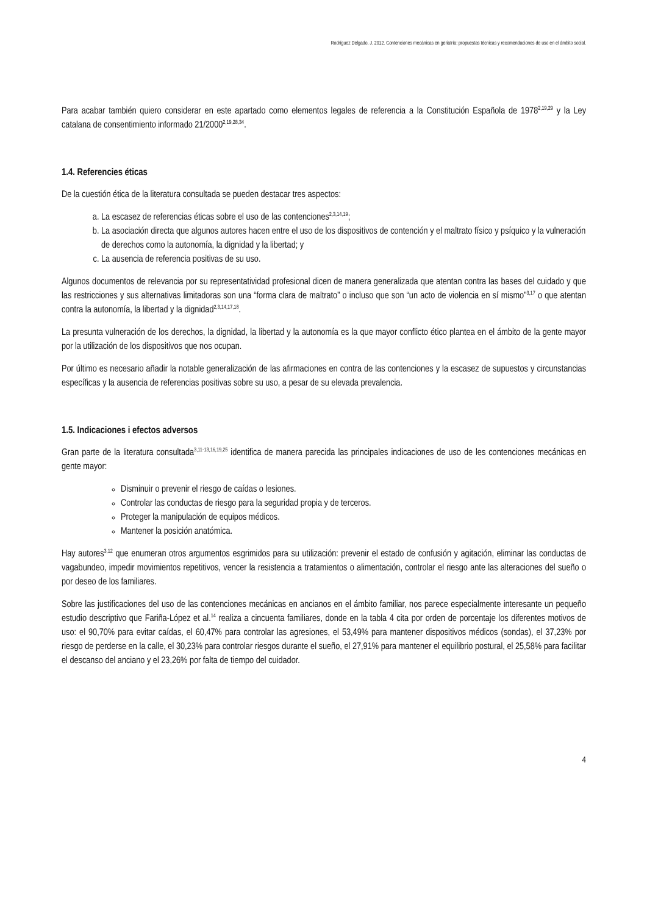Rodríguez Delgado, J. 2012. Contenciones mecánicas en geriatría: propuestas técnicas y recomendaciones de uso en el ámbito social.
Para acabar también quiero considerar en este apartado como elementos legales de referencia a la Constitución Española de 1978<sup>2,19,29</sup> y la Ley catalana de consentimiento informado 21/2000<sup>2,19,28,34</sup>.
1.4. Referencies éticas
De la cuestión ética de la literatura consultada se pueden destacar tres aspectos:
a. La escasez de referencias éticas sobre el uso de las contenciones<sup>2,3,14,19</sup>;
b. La asociación directa que algunos autores hacen entre el uso de los dispositivos de contención y el maltrato físico y psíquico y la vulneración de derechos como la autonomía, la dignidad y la libertad; y
c. La ausencia de referencia positivas de su uso.
Algunos documentos de relevancia por su representatividad profesional dicen de manera generalizada que atentan contra las bases del cuidado y que las restricciones y sus alternativas limitadoras son una “forma clara de maltrato” o incluso que son “un acto de violencia en sí mismo”<sup>3,17</sup> o que atentan contra la autonomía, la libertad y la dignidad<sup>2,3,14,17,18</sup>.
La presunta vulneración de los derechos, la dignidad, la libertad y la autonomía es la que mayor conflicto ético plantea en el ámbito de la gente mayor por la utilización de los dispositivos que nos ocupan.
Por último es necesario añadir la notable generalización de las afirmaciones en contra de las contenciones y la escasez de supuestos y circunstancias específicas y la ausencia de referencias positivas sobre su uso, a pesar de su elevada prevalencia.
1.5. Indicaciones i efectos adversos
Gran parte de la literatura consultada<sup>3,11-13,16,19,25</sup> identifica de manera parecida las principales indicaciones de uso de les contenciones mecánicas en gente mayor:
Disminuir o prevenir el riesgo de caídas o lesiones.
Controlar las conductas de riesgo para la seguridad propia y de terceros.
Proteger la manipulación de equipos médicos.
Mantener la posición anatómica.
Hay autores<sup>3,12</sup> que enumeran otros argumentos esgrimidos para su utilización: prevenir el estado de confusión y agitación, eliminar las conductas de vagabundeo, impedir movimientos repetitivos, vencer la resistencia a tratamientos o alimentación, controlar el riesgo ante las alteraciones del sueño o por deseo de los familiares.
Sobre las justificaciones del uso de las contenciones mecánicas en ancianos en el ámbito familiar, nos parece especialmente interesante un pequeño estudio descriptivo que Fariña-López et al.<sup>14</sup> realiza a cincuenta familiares, donde en la tabla 4 cita por orden de porcentaje los diferentes motivos de uso: el 90,70% para evitar caídas, el 60,47% para controlar las agresiones, el 53,49% para mantener dispositivos médicos (sondas), el 37,23% por riesgo de perderse en la calle, el 30,23% para controlar riesgos durante el sueño, el 27,91% para mantener el equilibrio postural, el 25,58% para facilitar el descanso del anciano y el 23,26% por falta de tiempo del cuidador.
4